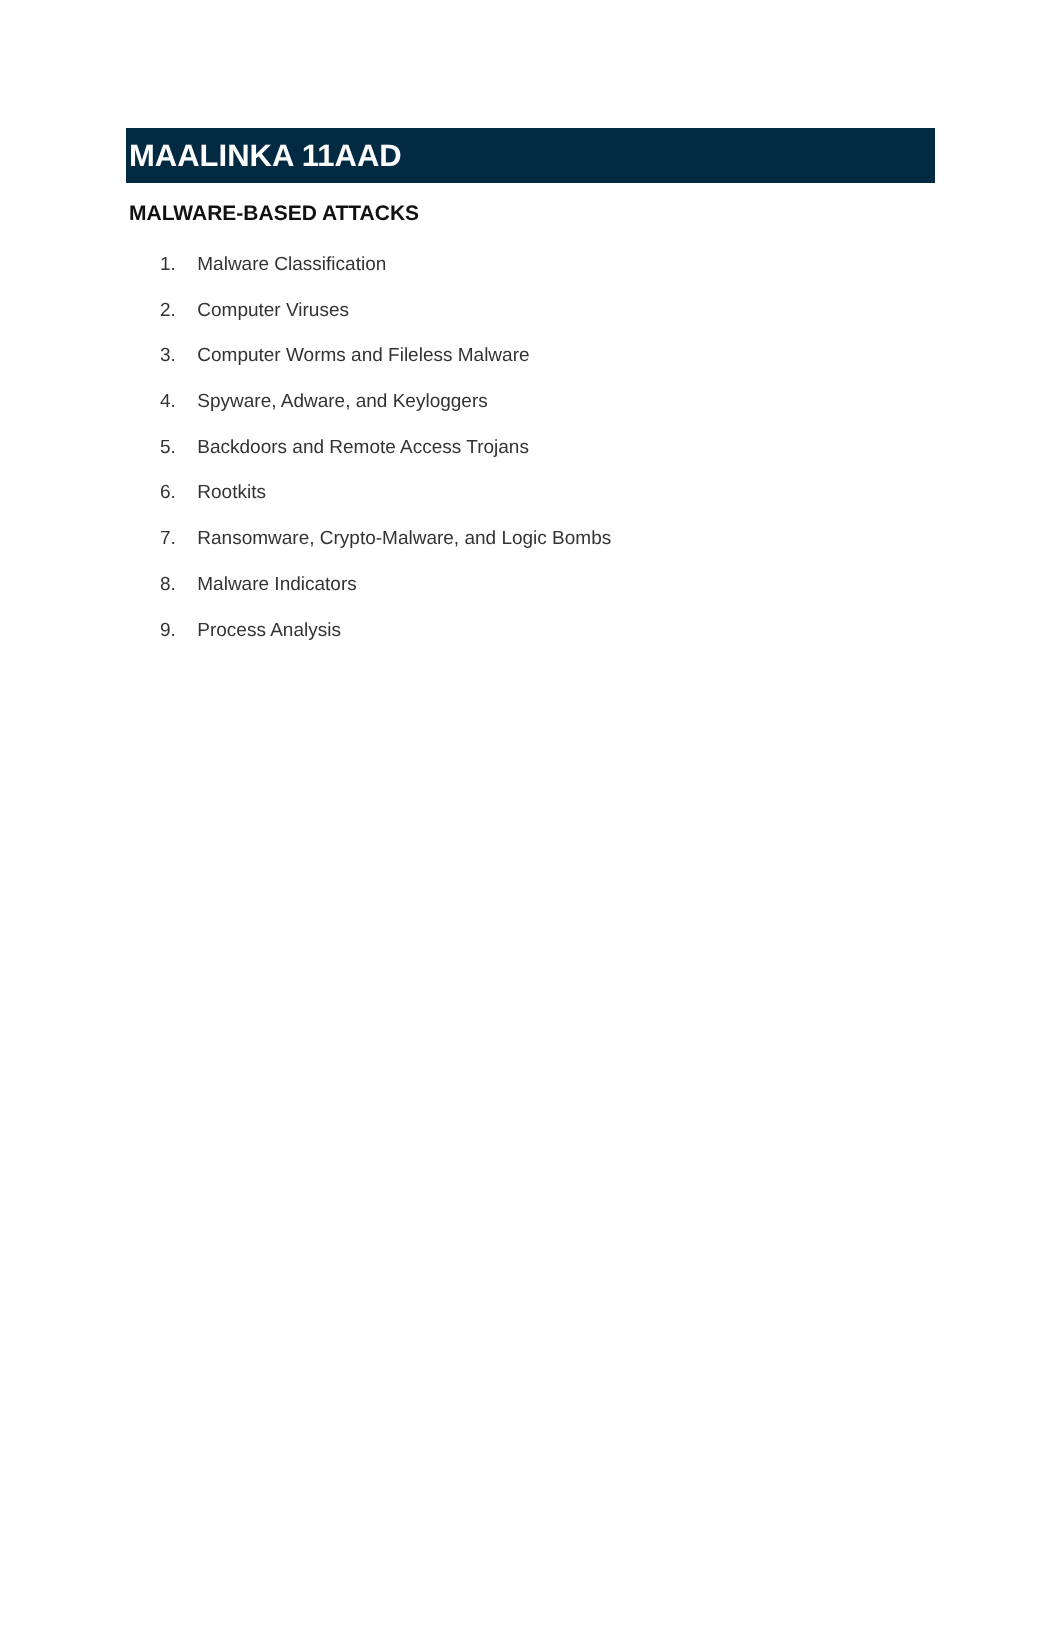MAALINKA 11AAD
MALWARE-BASED ATTACKS
1. Malware Classification
2. Computer Viruses
3. Computer Worms and Fileless Malware
4. Spyware, Adware, and Keyloggers
5. Backdoors and Remote Access Trojans
6. Rootkits
7. Ransomware, Crypto-Malware, and Logic Bombs
8. Malware Indicators
9. Process Analysis